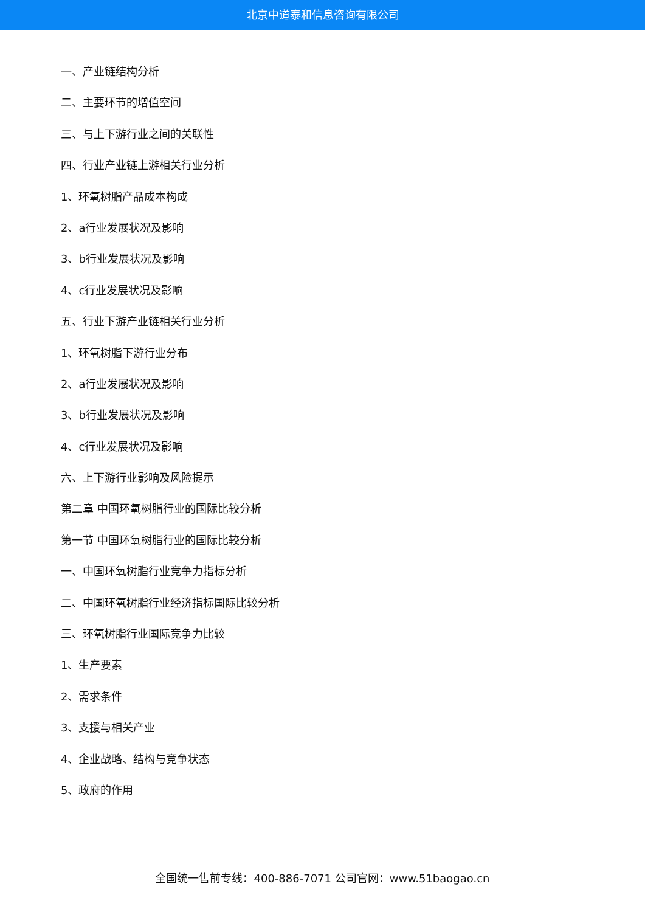北京中道泰和信息咨询有限公司
一、产业链结构分析
二、主要环节的增值空间
三、与上下游行业之间的关联性
四、行业产业链上游相关行业分析
1、环氧树脂产品成本构成
2、a行业发展状况及影响
3、b行业发展状况及影响
4、c行业发展状况及影响
五、行业下游产业链相关行业分析
1、环氧树脂下游行业分布
2、a行业发展状况及影响
3、b行业发展状况及影响
4、c行业发展状况及影响
六、上下游行业影响及风险提示
第二章 中国环氧树脂行业的国际比较分析
第一节 中国环氧树脂行业的国际比较分析
一、中国环氧树脂行业竞争力指标分析
二、中国环氧树脂行业经济指标国际比较分析
三、环氧树脂行业国际竞争力比较
1、生产要素
2、需求条件
3、支援与相关产业
4、企业战略、结构与竞争状态
5、政府的作用
全国统一售前专线：400-886-7071 公司官网：www.51baogao.cn